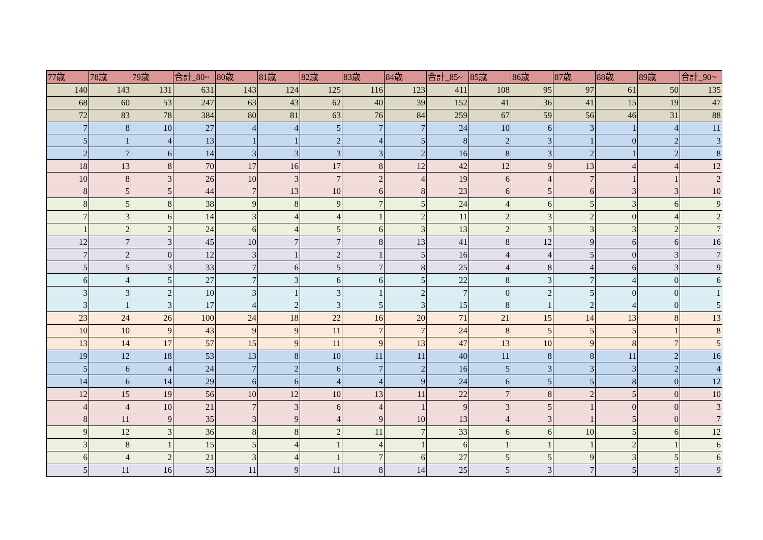| 77歳 | 78歳 | 79歳 | 合計_80~ | 80歳 | 81歳 | 82歳 | 83歳 | 84歳 | 合計_85~ | 85歳 | 86歳 | 87歳 | 88歳 | 89歳 | 合計_90~ |
| --- | --- | --- | --- | --- | --- | --- | --- | --- | --- | --- | --- | --- | --- | --- | --- |
| 140 | 143 | 131 | 631 | 143 | 124 | 125 | 116 | 123 | 411 | 108 | 95 | 97 | 61 | 50 | 135 |
| 68 | 60 | 53 | 247 | 63 | 43 | 62 | 40 | 39 | 152 | 41 | 36 | 41 | 15 | 19 | 47 |
| 72 | 83 | 78 | 384 | 80 | 81 | 63 | 76 | 84 | 259 | 67 | 59 | 56 | 46 | 31 | 88 |
| 7 | 8 | 10 | 27 | 4 | 4 | 5 | 7 | 7 | 24 | 10 | 6 | 3 | 1 | 4 | 11 |
| 5 | 1 | 4 | 13 | 1 | 1 | 2 | 4 | 5 | 8 | 2 | 3 | 1 | 0 | 2 | 3 |
| 2 | 7 | 6 | 14 | 3 | 3 | 3 | 3 | 2 | 16 | 8 | 3 | 2 | 1 | 2 | 8 |
| 18 | 13 | 8 | 70 | 17 | 16 | 17 | 8 | 12 | 42 | 12 | 9 | 13 | 4 | 4 | 12 |
| 10 | 8 | 3 | 26 | 10 | 3 | 7 | 2 | 4 | 19 | 6 | 4 | 7 | 1 | 1 | 2 |
| 8 | 5 | 5 | 44 | 7 | 13 | 10 | 6 | 8 | 23 | 6 | 5 | 6 | 3 | 3 | 10 |
| 8 | 5 | 8 | 38 | 9 | 8 | 9 | 7 | 5 | 24 | 4 | 6 | 5 | 3 | 6 | 9 |
| 7 | 3 | 6 | 14 | 3 | 4 | 4 | 1 | 2 | 11 | 2 | 3 | 2 | 0 | 4 | 2 |
| 1 | 2 | 2 | 24 | 6 | 4 | 5 | 6 | 3 | 13 | 2 | 3 | 3 | 3 | 2 | 7 |
| 12 | 7 | 3 | 45 | 10 | 7 | 7 | 8 | 13 | 41 | 8 | 12 | 9 | 6 | 6 | 16 |
| 7 | 2 | 0 | 12 | 3 | 1 | 2 | 1 | 5 | 16 | 4 | 4 | 5 | 0 | 3 | 7 |
| 5 | 5 | 3 | 33 | 7 | 6 | 5 | 7 | 8 | 25 | 4 | 8 | 4 | 6 | 3 | 9 |
| 6 | 4 | 5 | 27 | 7 | 3 | 6 | 6 | 5 | 22 | 8 | 3 | 7 | 4 | 0 | 6 |
| 3 | 3 | 2 | 10 | 3 | 1 | 3 | 1 | 2 | 7 | 0 | 2 | 5 | 0 | 0 | 1 |
| 3 | 1 | 3 | 17 | 4 | 2 | 3 | 5 | 3 | 15 | 8 | 1 | 2 | 4 | 0 | 5 |
| 23 | 24 | 26 | 100 | 24 | 18 | 22 | 16 | 20 | 71 | 21 | 15 | 14 | 13 | 8 | 13 |
| 10 | 10 | 9 | 43 | 9 | 9 | 11 | 7 | 7 | 24 | 8 | 5 | 5 | 5 | 1 | 8 |
| 13 | 14 | 17 | 57 | 15 | 9 | 11 | 9 | 13 | 47 | 13 | 10 | 9 | 8 | 7 | 5 |
| 19 | 12 | 18 | 53 | 13 | 8 | 10 | 11 | 11 | 40 | 11 | 8 | 8 | 11 | 2 | 16 |
| 5 | 6 | 4 | 24 | 7 | 2 | 6 | 7 | 2 | 16 | 5 | 3 | 3 | 3 | 2 | 4 |
| 14 | 6 | 14 | 29 | 6 | 6 | 4 | 4 | 9 | 24 | 6 | 5 | 5 | 8 | 0 | 12 |
| 12 | 15 | 19 | 56 | 10 | 12 | 10 | 13 | 11 | 22 | 7 | 8 | 2 | 5 | 0 | 10 |
| 4 | 4 | 10 | 21 | 7 | 3 | 6 | 4 | 1 | 9 | 3 | 5 | 1 | 0 | 0 | 3 |
| 8 | 11 | 9 | 35 | 3 | 9 | 4 | 9 | 10 | 13 | 4 | 3 | 1 | 5 | 0 | 7 |
| 9 | 12 | 3 | 36 | 8 | 8 | 2 | 11 | 7 | 33 | 6 | 6 | 10 | 5 | 6 | 12 |
| 3 | 8 | 1 | 15 | 5 | 4 | 1 | 4 | 1 | 6 | 1 | 1 | 1 | 2 | 1 | 6 |
| 6 | 4 | 2 | 21 | 3 | 4 | 1 | 7 | 6 | 27 | 5 | 5 | 9 | 3 | 5 | 6 |
| 5 | 11 | 16 | 53 | 11 | 9 | 11 | 8 | 14 | 25 | 5 | 3 | 7 | 5 | 5 | 9 |